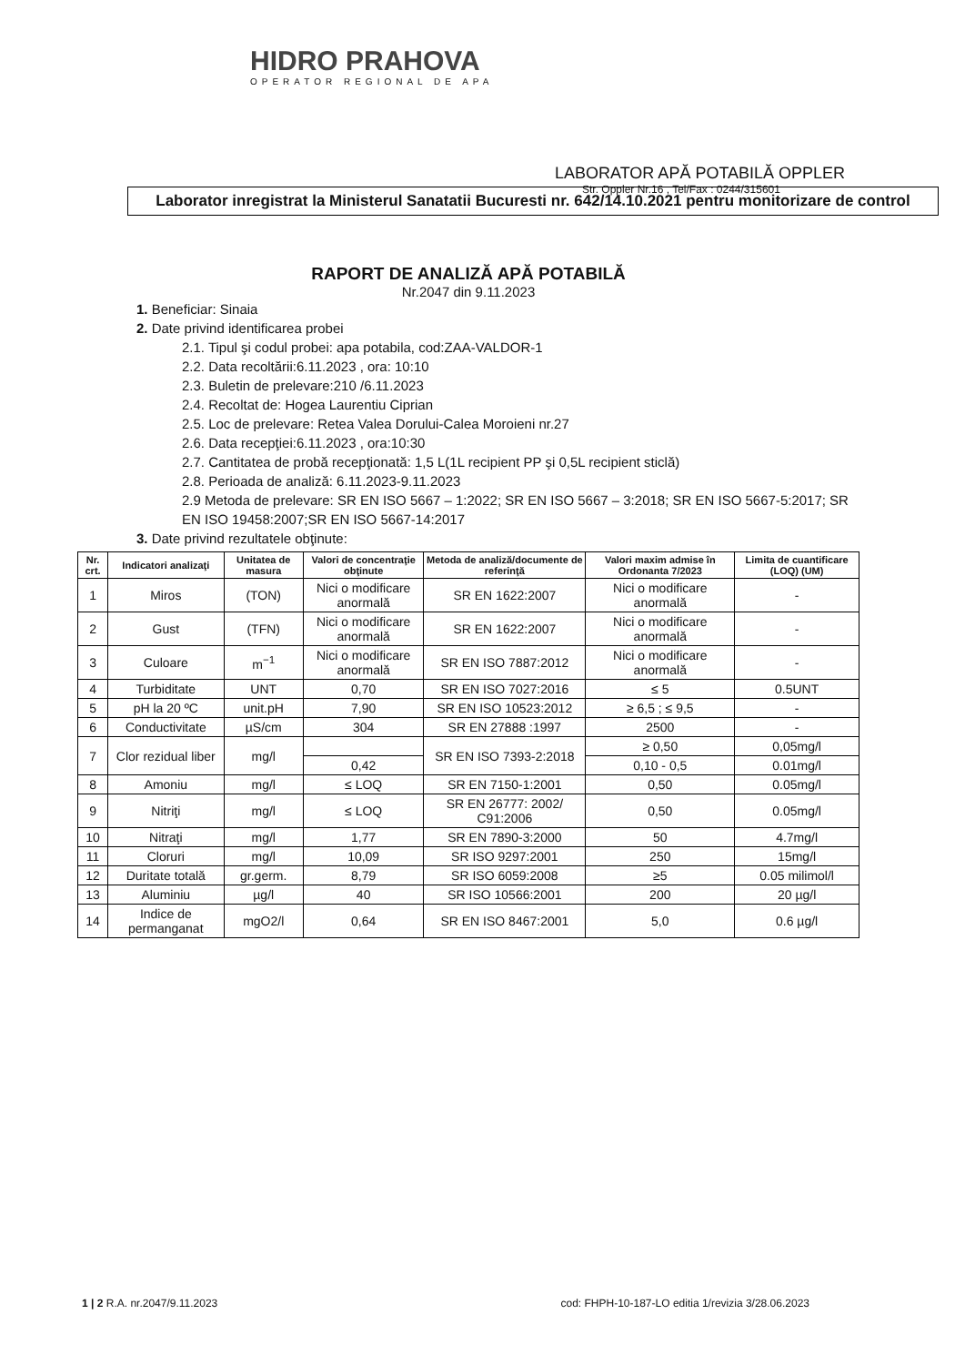HIDRO PRAHOVA
OPERATOR REGIONAL DE APA
LABORATOR APĂ POTABILĂ OPPLER
Str. Oppler Nr.16 , Tel/Fax : 0244/315601
Laborator inregistrat la Ministerul Sanatatii Bucuresti nr. 642/14.10.2021 pentru monitorizare de control
RAPORT DE ANALIZĂ APĂ POTABILĂ
Nr.2047 din 9.11.2023
1. Beneficiar: Sinaia
2. Date privind identificarea probei
2.1. Tipul şi codul probei: apa potabila, cod:ZAA-VALDOR-1
2.2. Data recoltării:6.11.2023 , ora: 10:10
2.3. Buletin de prelevare:210 /6.11.2023
2.4. Recoltat de: Hogea Laurentiu Ciprian
2.5. Loc de prelevare: Retea Valea Dorului-Calea Moroieni nr.27
2.6. Data recepţiei:6.11.2023 , ora:10:30
2.7. Cantitatea de probă recepţionată: 1,5 L(1L recipient PP şi 0,5L recipient sticlă)
2.8. Perioada de analiză: 6.11.2023-9.11.2023
2.9 Metoda de prelevare: SR EN ISO 5667 – 1:2022; SR EN ISO 5667 – 3:2018; SR EN ISO 5667-5:2017; SR EN ISO 19458:2007;SR EN ISO 5667-14:2017
3. Date privind rezultatele obţinute:
| Nr. crt. | Indicatori analizaţi | Unitatea de masura | Valori de concentraţie obţinute | Metoda de analiză/documente de referinţă | Valori maxim admise în Ordonanta 7/2023 | Limita de cuantificare (LOQ) (UM) |
| --- | --- | --- | --- | --- | --- | --- |
| 1 | Miros | (TON) | Nici o modificare anormală | SR EN 1622:2007 | Nici o modificare anormală | - |
| 2 | Gust | (TFN) | Nici o modificare anormală | SR EN 1622:2007 | Nici o modificare anormală | - |
| 3 | Culoare | m<sup>−1</sup> | Nici o modificare anormală | SR EN ISO 7887:2012 | Nici o modificare anormală | - |
| 4 | Turbiditate | UNT | 0,70 | SR EN ISO 7027:2016 | ≤ 5 | 0.5UNT |
| 5 | pH la 20 ºC | unit.pH | 7,90 | SR EN ISO 10523:2012 | ≥ 6,5 ; ≤ 9,5 | - |
| 6 | Conductivitate | µS/cm | 304 | SR EN 27888 :1997 | 2500 | - |
| 7 | Clor rezidual liber | mg/l | | SR EN ISO 7393-2:2018 | ≥ 0,50 | 0,05mg/l |
| | | | 0,42 | | 0,10 - 0,5 | 0.01mg/l |
| 8 | Amoniu | mg/l | ≤ LOQ | SR EN 7150-1:2001 | 0,50 | 0.05mg/l |
| 9 | Nitriţi | mg/l | ≤ LOQ | SR EN 26777: 2002/ C91:2006 | 0,50 | 0.05mg/l |
| 10 | Nitraţi | mg/l | 1,77 | SR EN 7890-3:2000 | 50 | 4.7mg/l |
| 11 | Cloruri | mg/l | 10,09 | SR ISO 9297:2001 | 250 | 15mg/l |
| 12 | Duritate totală | gr.germ. | 8,79 | SR ISO 6059:2008 | ≥5 | 0.05 milimol/l |
| 13 | Aluminiu | µg/l | 40 | SR ISO 10566:2001 | 200 | 20 µg/l |
| 14 | Indice de permanganat | mgO2/l | 0,64 | SR EN ISO 8467:2001 | 5,0 | 0.6 µg/l |
1 | 2 R.A. nr.2047/9.11.2023 cod: FHPH-10-187-LO editia 1/revizia 3/28.06.2023